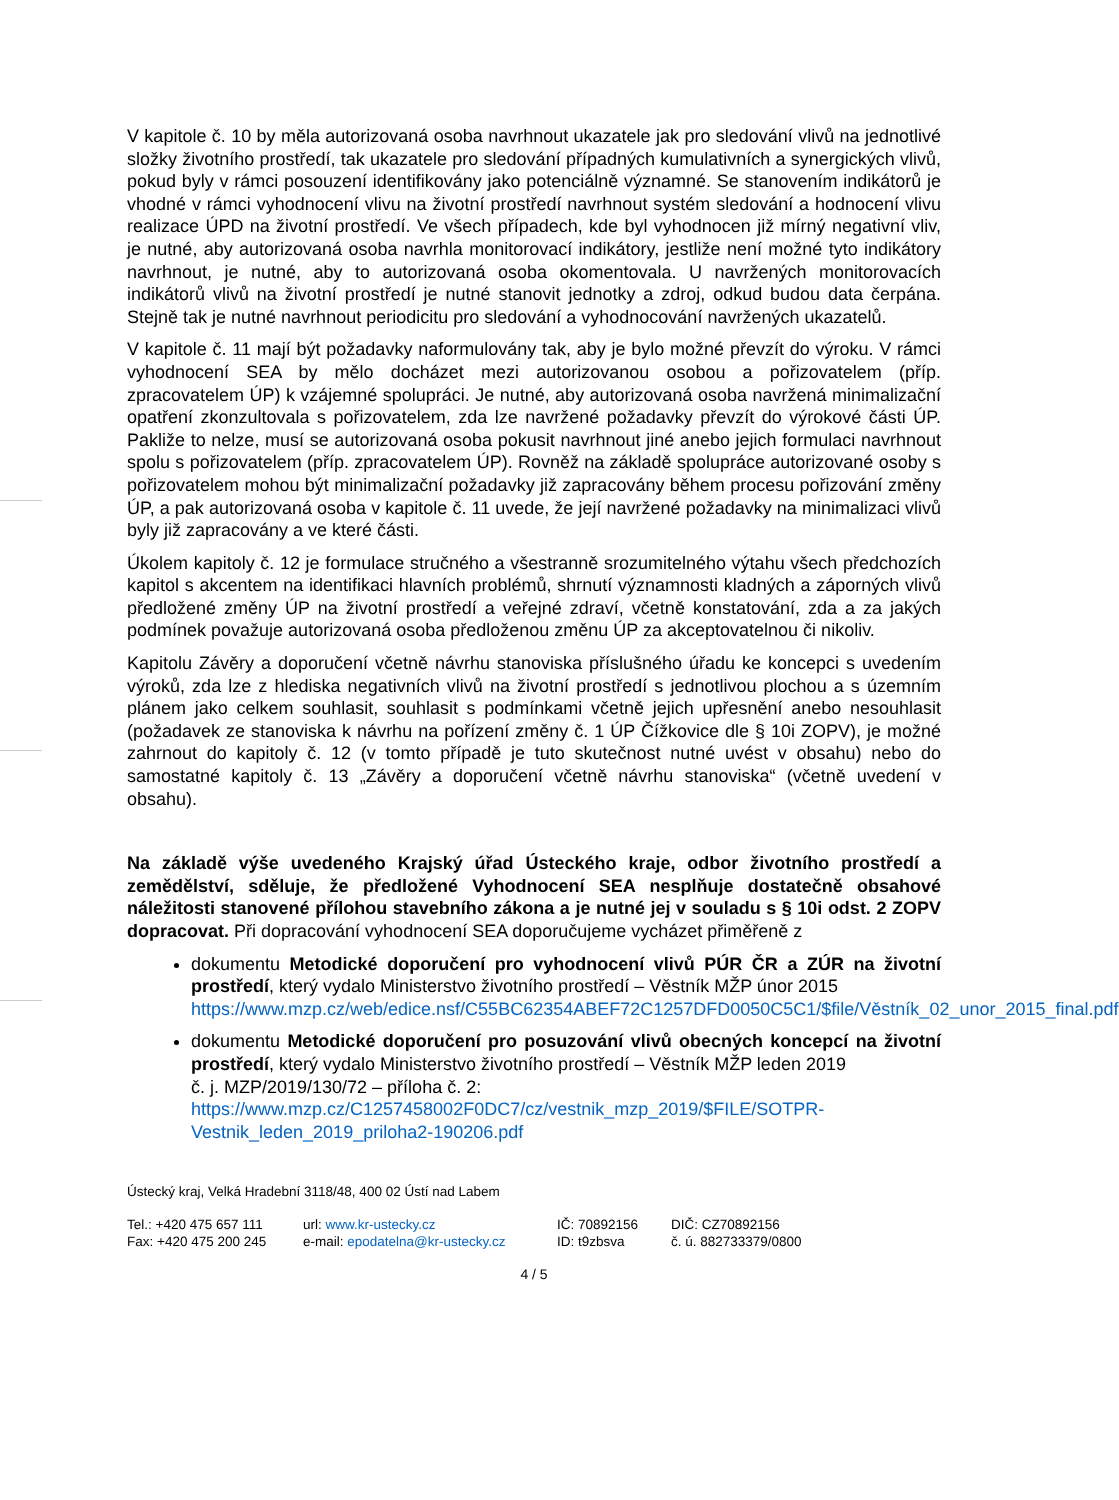V kapitole č. 10 by měla autorizovaná osoba navrhnout ukazatele jak pro sledování vlivů na jednotlivé složky životního prostředí, tak ukazatele pro sledování případných kumulativních a synergických vlivů, pokud byly v rámci posouzení identifikovány jako potenciálně významné. Se stanovením indikátorů je vhodné v rámci vyhodnocení vlivu na životní prostředí navrhnout systém sledování a hodnocení vlivu realizace ÚPD na životní prostředí. Ve všech případech, kde byl vyhodnocen již mírný negativní vliv, je nutné, aby autorizovaná osoba navrhla monitorovací indikátory, jestliže není možné tyto indikátory navrhnout, je nutné, aby to autorizovaná osoba okomentovala. U navržených monitorovacích indikátorů vlivů na životní prostředí je nutné stanovit jednotky a zdroj, odkud budou data čerpána. Stejně tak je nutné navrhnout periodicitu pro sledování a vyhodnocování navržených ukazatelů.
V kapitole č. 11 mají být požadavky naformulovány tak, aby je bylo možné převzít do výroku. V rámci vyhodnocení SEA by mělo docházet mezi autorizovanou osobou a pořizovatelem (příp. zpracovatelem ÚP) k vzájemné spolupráci. Je nutné, aby autorizovaná osoba navržená minimalizační opatření zkonzultovala s pořizovatelem, zda lze navržené požadavky převzít do výrokové části ÚP. Pakliže to nelze, musí se autorizovaná osoba pokusit navrhnout jiné anebo jejich formulaci navrhnout spolu s pořizovatelem (příp. zpracovatelem ÚP). Rovněž na základě spolupráce autorizované osoby s pořizovatelem mohou být minimalizační požadavky již zapracovány během procesu pořizování změny ÚP, a pak autorizovaná osoba v kapitole č. 11 uvede, že její navržené požadavky na minimalizaci vlivů byly již zapracovány a ve které části.
Úkolem kapitoly č. 12 je formulace stručného a všestranně srozumitelného výtahu všech předchozích kapitol s akcentem na identifikaci hlavních problémů, shrnutí významnosti kladných a záporných vlivů předložené změny ÚP na životní prostředí a veřejné zdraví, včetně konstatování, zda a za jakých podmínek považuje autorizovaná osoba předloženou změnu ÚP za akceptovatelnou či nikoliv.
Kapitolu Závěry a doporučení včetně návrhu stanoviska příslušného úřadu ke koncepci s uvedením výroků, zda lze z hlediska negativních vlivů na životní prostředí s jednotlivou plochou a s územním plánem jako celkem souhlasit, souhlasit s podmínkami včetně jejich upřesnění anebo nesouhlasit (požadavek ze stanoviska k návrhu na pořízení změny č. 1 ÚP Čížkovice dle § 10i ZOPV), je možné zahrnout do kapitoly č. 12 (v tomto případě je tuto skutečnost nutné uvést v obsahu) nebo do samostatné kapitoly č. 13 „Závěry a doporučení včetně návrhu stanoviska“ (včetně uvedení v obsahu).
Na základě výše uvedeného Krajský úřad Ústeckého kraje, odbor životního prostředí a zemědělství, sděluje, že předložené Vyhodnocení SEA nesplňuje dostatečně obsahové náležitosti stanovené přílohou stavebního zákona a je nutné jej v souladu s § 10i odst. 2 ZOPV dopracovat. Při dopracování vyhodnocení SEA doporučujeme vycházet přiměřeně z
dokumentu Metodické doporučení pro vyhodnocení vlivů PÚR ČR a ZÚR na životní prostředí, který vydalo Ministerstvo životního prostředí – Věstník MŽP únor 2015
https://www.mzp.cz/web/edice.nsf/C55BC62354ABEF72C1257DFD0050C5C1/$file/Věstník_02_unor_2015_final.pdf
dokumentu Metodické doporučení pro posuzování vlivů obecných koncepcí na životní prostředí, který vydalo Ministerstvo životního prostředí – Věstník MŽP leden 2019
č. j. MZP/2019/130/72 – příloha č. 2:
https://www.mzp.cz/C1257458002F0DC7/cz/vestnik_mzp_2019/$FILE/SOTPR-Vestnik_leden_2019_priloha2-190206.pdf
Ústecký kraj, Velká Hradební 3118/48, 400 02 Ústí nad Labem
Tel.: +420 475 657 111
Fax: +420 475 200 245
url: www.kr-ustecky.cz
e-mail: epodatelna@kr-ustecky.cz
IČ: 70892156
ID: t9zbsva
DIČ: CZ70892156
č. ú. 882733379/0800
4 / 5